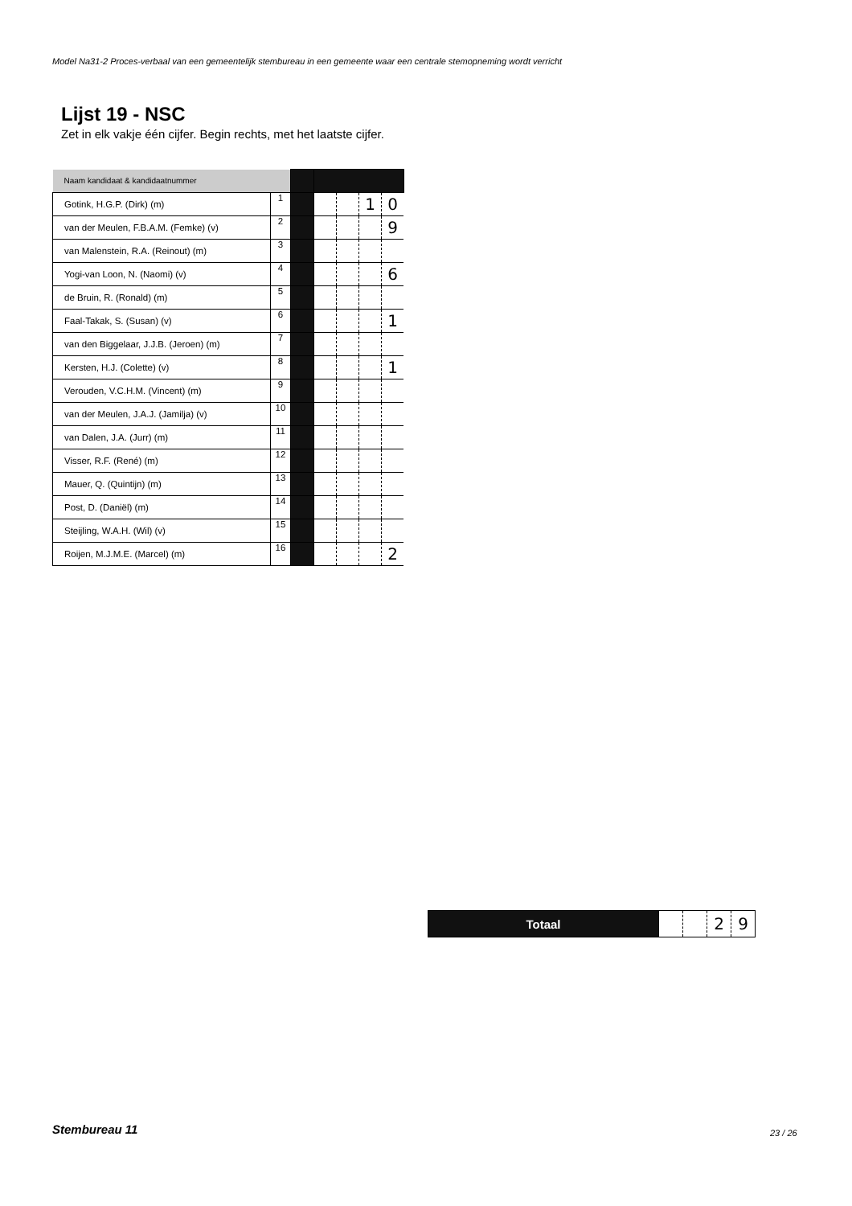Model Na31-2 Proces-verbaal van een gemeentelijk stembureau in een gemeente waar een centrale stemopneming wordt verricht
Lijst 19 - NSC
Zet in elk vakje één cijfer. Begin rechts, met het laatste cijfer.
| Naam kandidaat & kandidaatnummer | | | | | | |
| Gotink, H.G.P. (Dirk) (m) | 1 | | | | 1 | 0 |
| van der Meulen, F.B.A.M. (Femke) (v) | 2 | | | | | 9 |
| van Malenstein, R.A. (Reinout) (m) | 3 | | | | | |
| Yogi-van Loon, N. (Naomi) (v) | 4 | | | | | 6 |
| de Bruin, R. (Ronald) (m) | 5 | | | | | |
| Faal-Takak, S. (Susan) (v) | 6 | | | | | 1 |
| van den Biggelaar, J.J.B. (Jeroen) (m) | 7 | | | | | |
| Kersten, H.J. (Colette) (v) | 8 | | | | | 1 |
| Verouden, V.C.H.M. (Vincent) (m) | 9 | | | | | |
| van der Meulen, J.A.J. (Jamilja) (v) | 10 | | | | | |
| van Dalen, J.A. (Jurr) (m) | 11 | | | | | |
| Visser, R.F. (René) (m) | 12 | | | | | |
| Mauer, Q. (Quintijn) (m) | 13 | | | | | |
| Post, D. (Daniël) (m) | 14 | | | | | |
| Steijling, W.A.H. (Wil) (v) | 15 | | | | | |
| Roijen, M.J.M.E. (Marcel) (m) | 16 | | | | | 2 |
| Totaal | | | 2 | 9 |
Stembureau 11 23 / 26